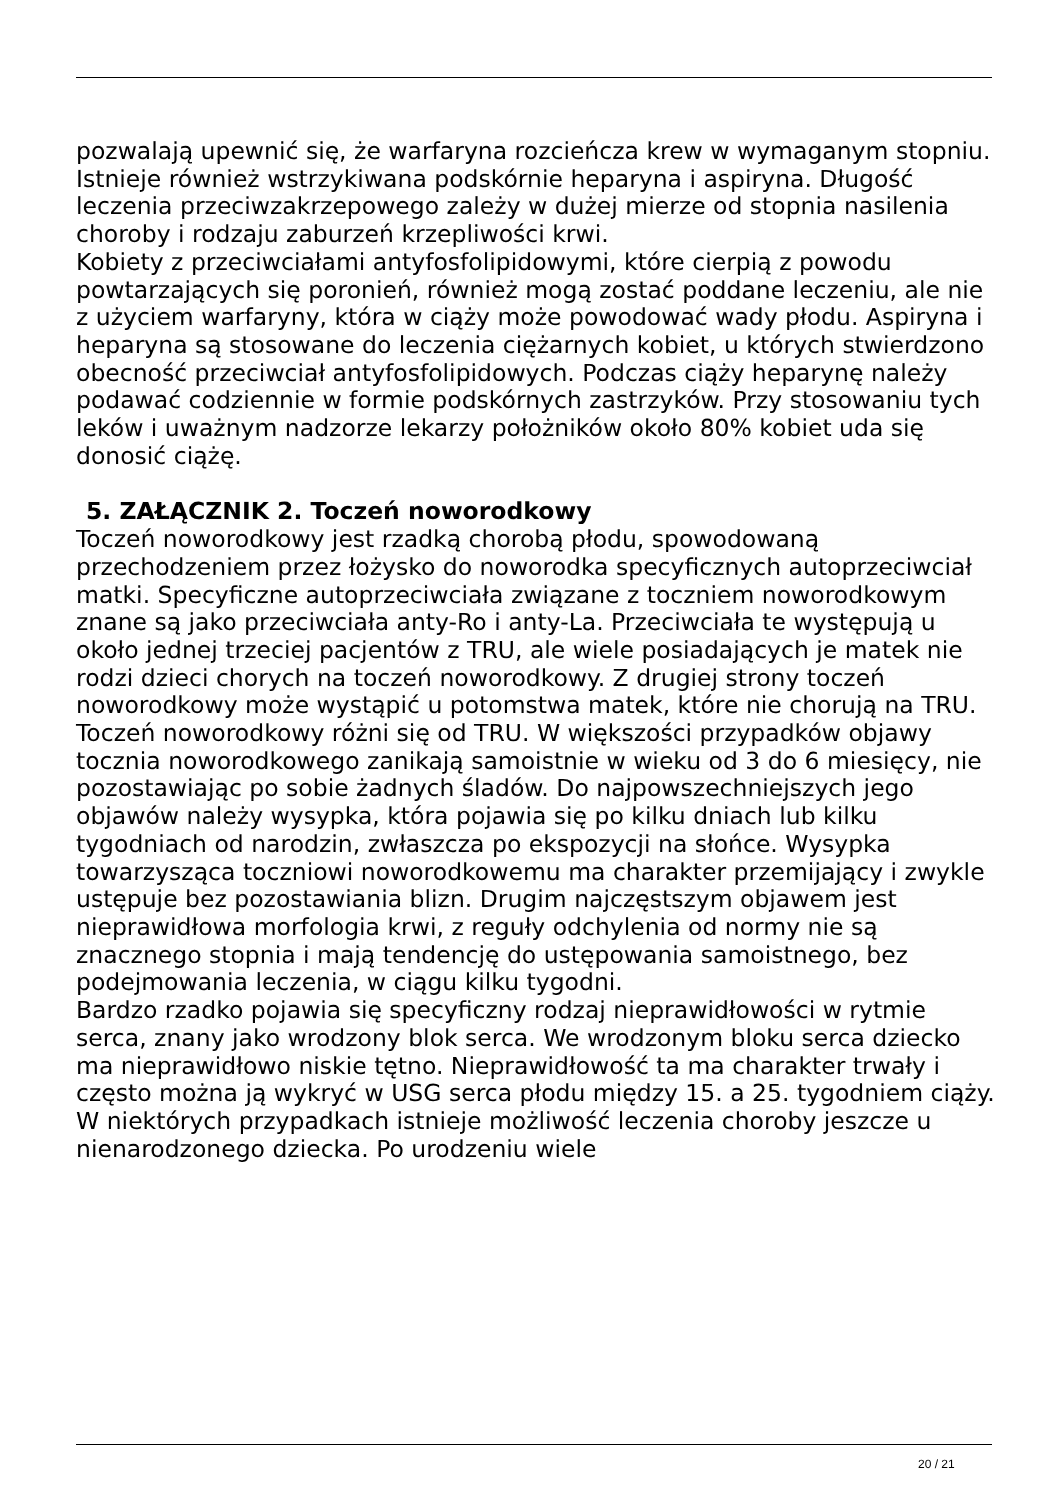pozwalają upewnić się, że warfaryna rozcieńcza krew w wymaganym stopniu. Istnieje również wstrzykiwana podskórnie heparyna i aspiryna. Długość leczenia przeciwzakrzepowego zależy w dużej mierze od stopnia nasilenia choroby i rodzaju zaburzeń krzepliwości krwi.
Kobiety z przeciwciałami antyfosfolipidowymi, które cierpią z powodu powtarzających się poronień, również mogą zostać poddane leczeniu, ale nie z użyciem warfaryny, która w ciąży może powodować wady płodu. Aspiryna i heparyna są stosowane do leczenia ciężarnych kobiet, u których stwierdzono obecność przeciwciał antyfosfolipidowych. Podczas ciąży heparynę należy podawać codziennie w formie podskórnych zastrzyków. Przy stosowaniu tych leków i uważnym nadzorze lekarzy położników około 80% kobiet uda się donosić ciążę.
5. ZAŁĄCZNIK 2. Toczeń noworodkowy
Toczeń noworodkowy jest rzadką chorobą płodu, spowodowaną przechodzeniem przez łożysko do noworodka specyficznych autoprzeciwciał matki. Specyficzne autoprzeciwciała związane z toczniem noworodkowym znane są jako przeciwciała anty-Ro i anty-La. Przeciwciała te występują u około jednej trzeciej pacjentów z TRU, ale wiele posiadających je matek nie rodzi dzieci chorych na toczeń noworodkowy. Z drugiej strony toczeń noworodkowy może wystąpić u potomstwa matek, które nie chorują na TRU.
Toczeń noworodkowy różni się od TRU. W większości przypadków objawy tocznia noworodkowego zanikają samoistnie w wieku od 3 do 6 miesięcy, nie pozostawiając po sobie żadnych śladów. Do najpowszechniejszych jego objawów należy wysypka, która pojawia się po kilku dniach lub kilku tygodniach od narodzin, zwłaszcza po ekspozycji na słońce. Wysypka towarzysząca toczniowi noworodkowemu ma charakter przemijający i zwykle ustępuje bez pozostawiania blizn. Drugim najczęstszym objawem jest nieprawidłowa morfologia krwi, z reguły odchylenia od normy nie są znacznego stopnia i mają tendencję do ustępowania samoistnego, bez podejmowania leczenia, w ciągu kilku tygodni.
Bardzo rzadko pojawia się specyficzny rodzaj nieprawidłowości w rytmie serca, znany jako wrodzony blok serca. We wrodzonym bloku serca dziecko ma nieprawidłowo niskie tętno. Nieprawidłowość ta ma charakter trwały i często można ją wykryć w USG serca płodu między 15. a 25. tygodniem ciąży. W niektórych przypadkach istnieje możliwość leczenia choroby jeszcze u nienarodzonego dziecka. Po urodzeniu wiele
20 / 21